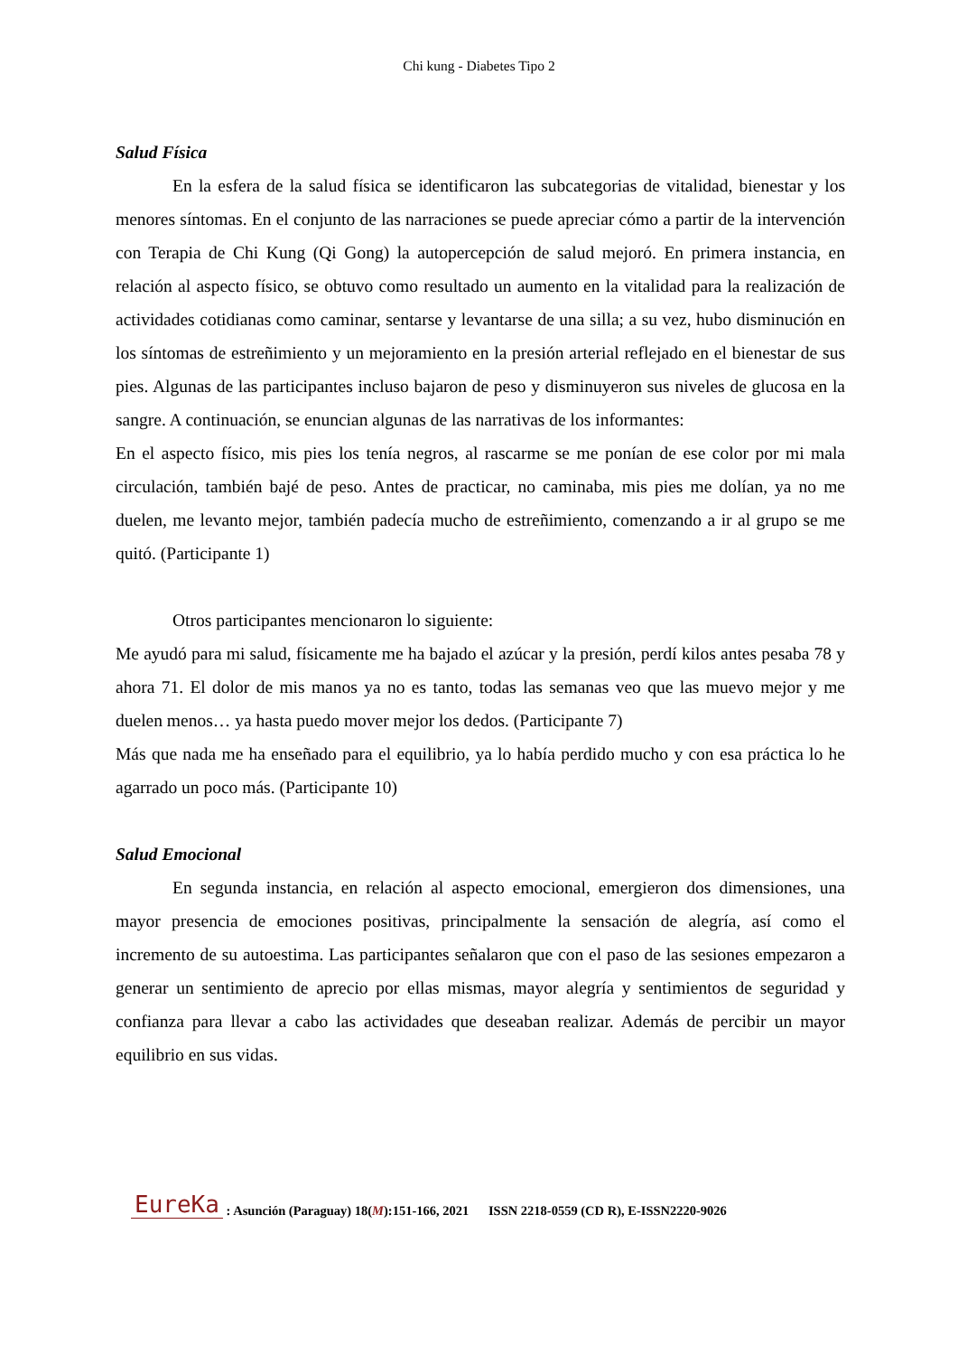Chi kung - Diabetes Tipo 2
Salud Física
En la esfera de la salud física se identificaron las subcategorias de vitalidad, bienestar y los menores síntomas. En el conjunto de las narraciones se puede apreciar cómo a partir de la intervención con Terapia de Chi Kung (Qi Gong) la autopercepción de salud mejoró. En primera instancia, en relación al aspecto físico, se obtuvo como resultado un aumento en la vitalidad para la realización de actividades cotidianas como caminar, sentarse y levantarse de una silla; a su vez, hubo disminución en los síntomas de estreñimiento y un mejoramiento en la presión arterial reflejado en el bienestar de sus pies. Algunas de las participantes incluso bajaron de peso y disminuyeron sus niveles de glucosa en la sangre. A continuación, se enuncian algunas de las narrativas de los informantes:
En el aspecto físico, mis pies los tenía negros, al rascarme se me ponían de ese color por mi mala circulación, también bajé de peso. Antes de practicar, no caminaba, mis pies me dolían, ya no me duelen, me levanto mejor, también padecía mucho de estreñimiento, comenzando a ir al grupo se me quitó. (Participante 1)
Otros participantes mencionaron lo siguiente:
Me ayudó para mi salud, físicamente me ha bajado el azúcar y la presión, perdí kilos antes pesaba 78 y ahora 71. El dolor de mis manos ya no es tanto, todas las semanas veo que las muevo mejor y me duelen menos… ya hasta puedo mover mejor los dedos. (Participante 7)
Más que nada me ha enseñado para el equilibrio, ya lo había perdido mucho y con esa práctica lo he agarrado un poco más. (Participante 10)
Salud Emocional
En segunda instancia, en relación al aspecto emocional, emergieron dos dimensiones, una mayor presencia de emociones positivas, principalmente la sensación de alegría, así como el incremento de su autoestima. Las participantes señalaron que con el paso de las sesiones empezaron a generar un sentimiento de aprecio por ellas mismas, mayor alegría y sentimientos de seguridad y confianza para llevar a cabo las actividades que deseaban realizar. Además de percibir un mayor equilibrio en sus vidas.
EureKa : Asunción (Paraguay) 18(M):151-166, 2021 ISSN 2218-0559 (CD R), E-ISSN2220-9026